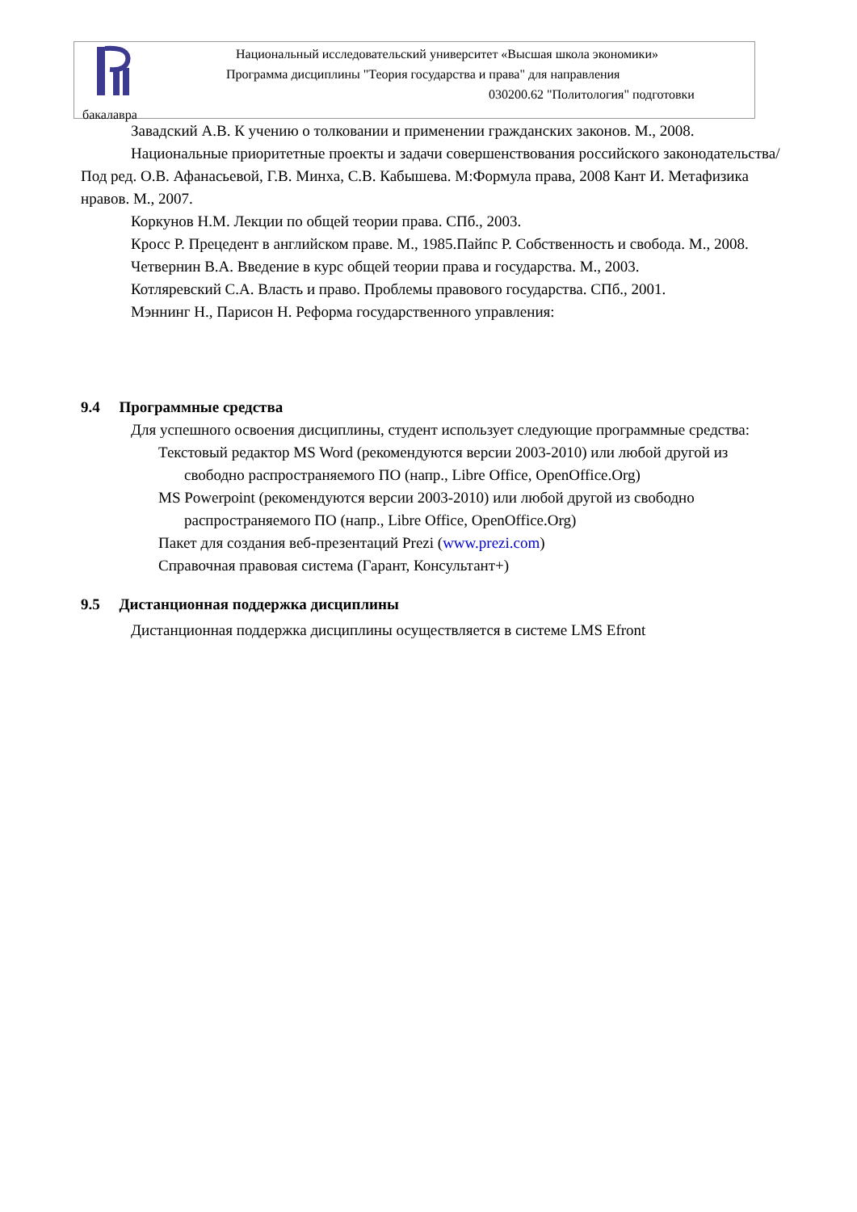Национальный исследовательский университет «Высшая школа экономики»
Программа дисциплины "Теория государства и права" для направления
030200.62 "Политология" подготовки
бакалавра
Завадский А.В. К учению о толковании и применении гражданских законов. М., 2008.
Национальные приоритетные проекты и задачи совершенствования российского законодательства/ Под ред. О.В. Афанасьевой, Г.В. Минха, С.В. Кабышева. М:Формула права, 2008 Кант И. Метафизика нравов. М., 2007.
Коркунов Н.М. Лекции по общей теории права. СПб., 2003.
Кросс Р. Прецедент в английском праве. М., 1985.Пайпс Р. Собственность и свобода. М., 2008.
Четвернин В.А. Введение в курс общей теории права и государства. М., 2003.
Котляревский С.А. Власть и право. Проблемы правового государства. СПб., 2001.
Мэннинг Н., Парисон Н. Реформа государственного управления:
9.4 Программные средства
Для успешного освоения дисциплины, студент использует следующие программные средства:
Текстовый редактор MS Word (рекомендуются версии 2003-2010) или любой другой из свободно распространяемого ПО (напр., Libre Office, OpenOffice.Org)
MS Powerpoint (рекомендуются версии 2003-2010) или любой другой из свободно распространяемого ПО (напр., Libre Office, OpenOffice.Org)
Пакет для создания веб-презентаций Prezi (www.prezi.com)
Справочная правовая система (Гарант, Консультант+)
9.5 Дистанционная поддержка дисциплины
Дистанционная поддержка дисциплины осуществляется в системе LMS Efront